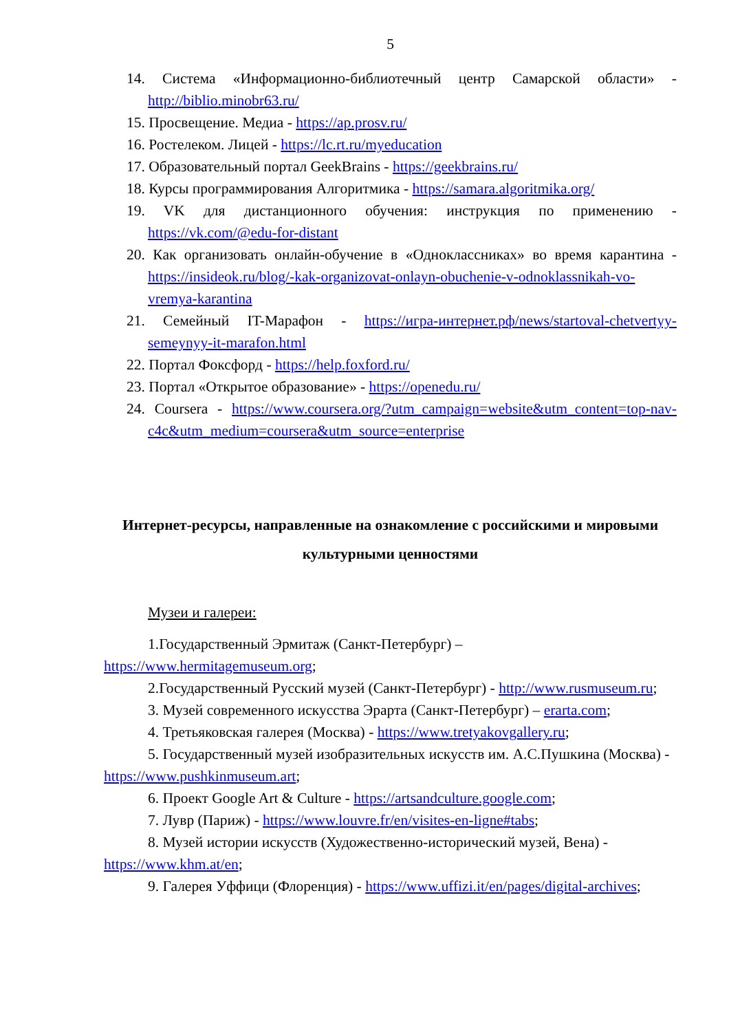5
14. Система «Информационно-библиотечный центр Самарской области» - http://biblio.minobr63.ru/
15. Просвещение. Медиа - https://ap.prosv.ru/
16. Ростелеком. Лицей - https://lc.rt.ru/myeducation
17. Образовательный портал GeekBrains - https://geekbrains.ru/
18. Курсы программирования Алгоритмика - https://samara.algoritmika.org/
19. VK для дистанционного обучения: инструкция по применению - https://vk.com/@edu-for-distant
20. Как организовать онлайн-обучение в «Одноклассниках» во время карантина - https://insideok.ru/blog/-kak-organizovat-onlayn-obuchenie-v-odnoklassnikah-vo-vremya-karantina
21. Семейный IT-Марафон - https://игра-интернет.рф/news/startoval-chetvertyy-semeynyy-it-marafon.html
22. Портал Фоксфорд - https://help.foxford.ru/
23. Портал «Открытое образование» - https://openedu.ru/
24. Coursera - https://www.coursera.org/?utm_campaign=website&utm_content=top-nav-c4c&utm_medium=coursera&utm_source=enterprise
Интернет-ресурсы, направленные на ознакомление с российскими и мировыми культурными ценностями
Музеи и галереи:
1.Государственный Эрмитаж (Санкт-Петербург) – https://www.hermitagemuseum.org;
2.Государственный Русский музей (Санкт-Петербург) - http://www.rusmuseum.ru;
3. Музей современного искусства Эрарта (Санкт-Петербург) – erarta.com;
4. Третьяковская галерея (Москва) - https://www.tretyakovgallery.ru;
5. Государственный музей изобразительных искусств им. А.С.Пушкина (Москва) - https://www.pushkinmuseum.art;
6. Проект Google Art & Culture - https://artsandculture.google.com;
7. Лувр (Париж) - https://www.louvre.fr/en/visites-en-ligne#tabs;
8. Музей истории искусств (Художественно-исторический музей, Вена) - https://www.khm.at/en;
9. Галерея Уффици (Флоренция) - https://www.uffizi.it/en/pages/digital-archives;